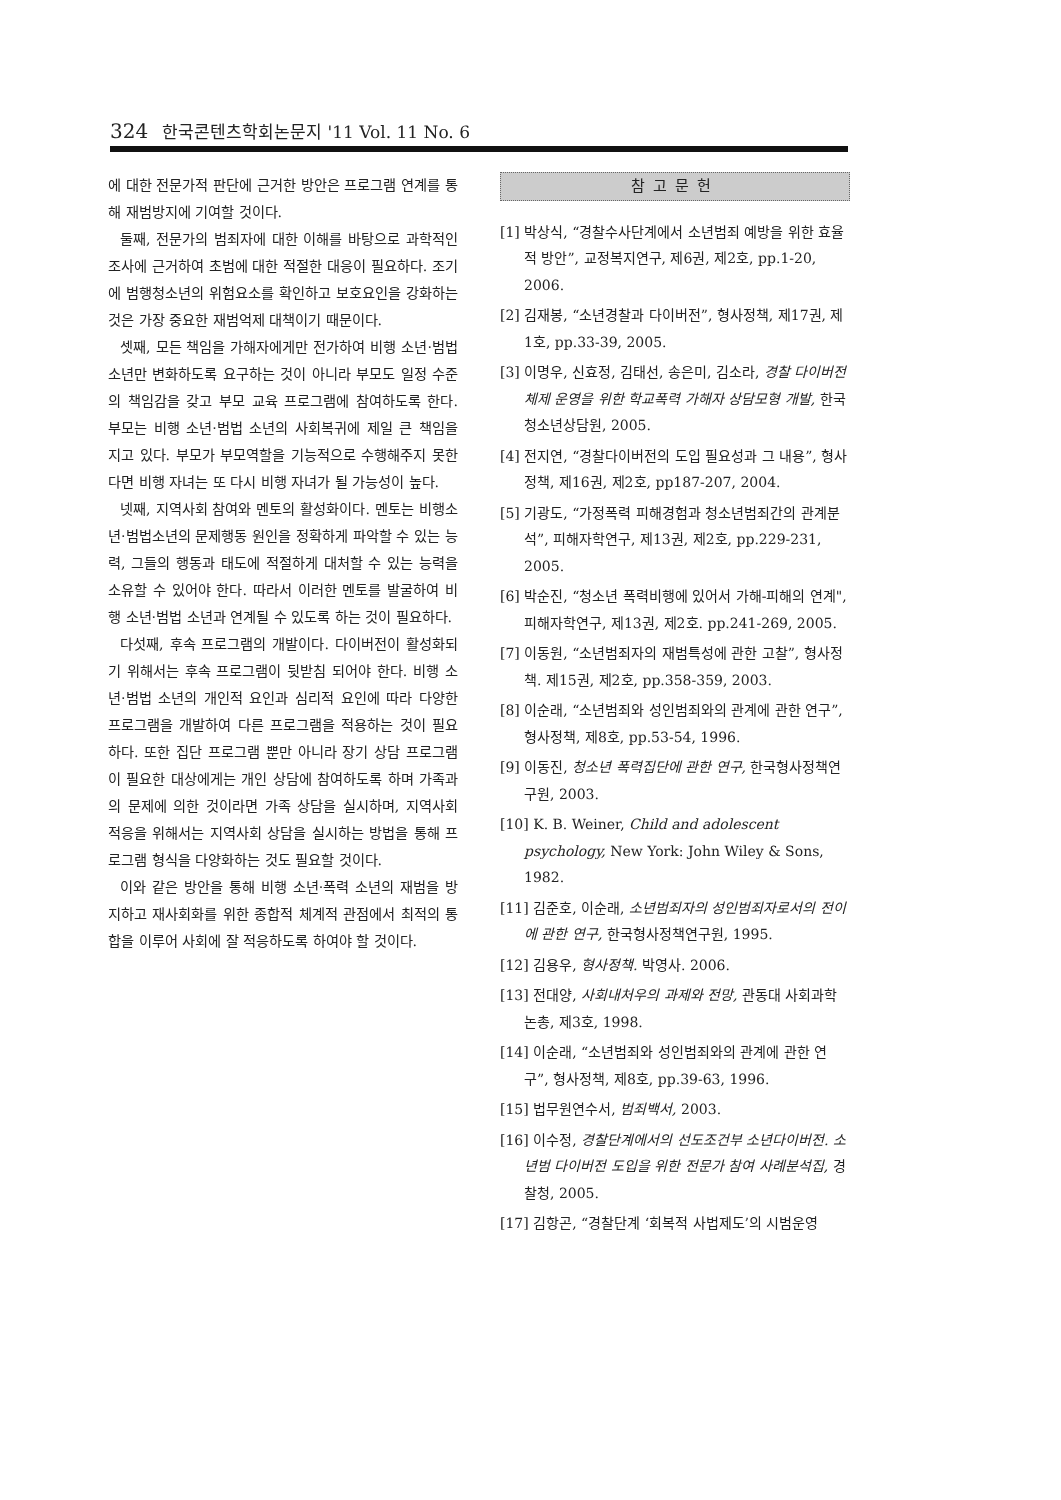324 한국콘텐츠학회논문지 '11 Vol. 11 No. 6
에 대한 전문가적 판단에 근거한 방안은 프로그램 연계를 통해 재범방지에 기여할 것이다.
둘째, 전문가의 범죄자에 대한 이해를 바탕으로 과학적인 조사에 근거하여 초범에 대한 적절한 대응이 필요하다. 조기에 범행청소년의 위험요소를 확인하고 보호요인을 강화하는 것은 가장 중요한 재범억제 대책이기 때문이다.
셋째, 모든 책임을 가해자에게만 전가하여 비행 소년·범법 소년만 변화하도록 요구하는 것이 아니라 부모도 일정 수준의 책임감을 갖고 부모 교육 프로그램에 참여하도록 한다. 부모는 비행 소년·범법 소년의 사회복귀에 제일 큰 책임을 지고 있다. 부모가 부모역할을 기능적으로 수행해주지 못한다면 비행 자녀는 또 다시 비행 자녀가 될 가능성이 높다.
넷째, 지역사회 참여와 멘토의 활성화이다. 멘토는 비행소년·범법소년의 문제행동 원인을 정확하게 파악할 수 있는 능력, 그들의 행동과 태도에 적절하게 대처할 수 있는 능력을 소유할 수 있어야 한다. 따라서 이러한 멘토를 발굴하여 비행 소년·범법 소년과 연계될 수 있도록 하는 것이 필요하다.
다섯째, 후속 프로그램의 개발이다. 다이버전이 활성화되기 위해서는 후속 프로그램이 뒷받침 되어야 한다. 비행 소년·범법 소년의 개인적 요인과 심리적 요인에 따라 다양한 프로그램을 개발하여 다른 프로그램을 적용하는 것이 필요하다. 또한 집단 프로그램 뿐만 아니라 장기 상담 프로그램이 필요한 대상에게는 개인 상담에 참여하도록 하며 가족과의 문제에 의한 것이라면 가족 상담을 실시하며, 지역사회 적응을 위해서는 지역사회 상담을 실시하는 방법을 통해 프로그램 형식을 다양화하는 것도 필요할 것이다.
이와 같은 방안을 통해 비행 소년·폭력 소년의 재범을 방지하고 재사회화를 위한 종합적 체계적 관점에서 최적의 통합을 이루어 사회에 잘 적응하도록 하여야 할 것이다.
참고문헌
[1] 박상식, “경찰수사단계에서 소년범죄 예방을 위한 효율적 방안”, 교정복지연구, 제6권, 제2호, pp.1-20, 2006.
[2] 김재봉, “소년경찰과 다이버전”, 형사정책, 제17권, 제1호, pp.33-39, 2005.
[3] 이명우, 신효정, 김태선, 송은미, 김소라, 경찰 다이버전 체제 운영을 위한 학교폭력 가해자 상담모형 개발, 한국청소년상담원, 2005.
[4] 전지연, “경찰다이버전의 도입 필요성과 그 내용”, 형사정책, 제16권, 제2호, pp187-207, 2004.
[5] 기광도, “가정폭력 피해경험과 청소년범죄간의 관계분석”, 피해자학연구, 제13권, 제2호, pp.229-231, 2005.
[6] 박순진, “청소년 폭력비행에 있어서 가해-피해의 연계", 피해자학연구, 제13권, 제2호. pp.241-269, 2005.
[7] 이동원, “소년범죄자의 재범특성에 관한 고찰”, 형사정책. 제15권, 제2호, pp.358-359, 2003.
[8] 이순래, “소년범죄와 성인범죄와의 관계에 관한 연구”, 형사정책, 제8호, pp.53-54, 1996.
[9] 이동진, 청소년 폭력집단에 관한 연구, 한국형사정책연구원, 2003.
[10] K. B. Weiner, Child and adolescent psychology, New York: John Wiley & Sons, 1982.
[11] 김준호, 이순래, 소년범죄자의 성인범죄자로서의 전이에 관한 연구, 한국형사정책연구원, 1995.
[12] 김용우, 형사정책. 박영사. 2006.
[13] 전대양, 사회내처우의 과제와 전망, 관동대 사회과학논총, 제3호, 1998.
[14] 이순래, “소년범죄와 성인범죄와의 관계에 관한 연구”, 형사정책, 제8호, pp.39-63, 1996.
[15] 법무원연수서, 범죄백서, 2003.
[16] 이수정, 경찰단계에서의 선도조건부 소년다이버전. 소년범 다이버전 도입을 위한 전문가 참여 사례분석집, 경찰청, 2005.
[17] 김항곤, “경찰단계 ‘회복적 사법제도’의 시범운영